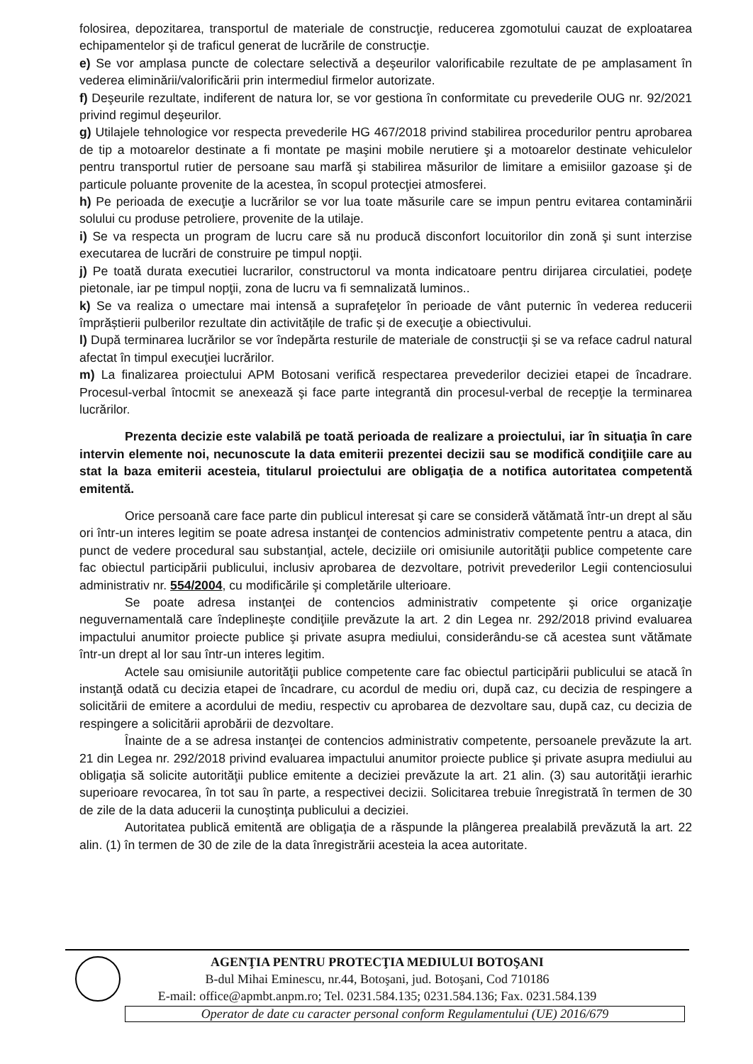folosirea, depozitarea, transportul de materiale de construcţie, reducerea zgomotului cauzat de exploatarea echipamentelor şi de traficul generat de lucrările de construcţie.
e) Se vor amplasa puncte de colectare selectivă a deşeurilor valorificabile rezultate de pe amplasament în vederea eliminării/valorificării prin intermediul firmelor autorizate.
f) Deşeurile rezultate, indiferent de natura lor, se vor gestiona în conformitate cu prevederile OUG nr. 92/2021 privind regimul deşeurilor.
g) Utilajele tehnologice vor respecta prevederile HG 467/2018 privind stabilirea procedurilor pentru aprobarea de tip a motoarelor destinate a fi montate pe maşini mobile nerutiere şi a motoarelor destinate vehiculelor pentru transportul rutier de persoane sau marfă şi stabilirea măsurilor de limitare a emisiilor gazoase şi de particule poluante provenite de la acestea, în scopul protecţiei atmosferei.
h) Pe perioada de execuţie a lucrărilor se vor lua toate măsurile care se impun pentru evitarea contaminării solului cu produse petroliere, provenite de la utilaje.
i) Se va respecta un program de lucru care să nu producă disconfort locuitorilor din zonă şi sunt interzise executarea de lucrări de construire pe timpul nopţii.
j) Pe toată durata executiei lucrarilor, constructorul va monta indicatoare pentru dirijarea circulatiei, podeţe pietonale, iar pe timpul nopţii, zona de lucru va fi semnalizată luminos..
k) Se va realiza o umectare mai intensă a suprafeţelor în perioade de vânt puternic în vederea reducerii împrăștierii pulberilor rezultate din activitățile de trafic și de execuţie a obiectivului.
l) După terminarea lucrărilor se vor îndepărta resturile de materiale de construcţii şi se va reface cadrul natural afectat în timpul execuţiei lucrărilor.
m) La finalizarea proiectului APM Botosani verifică respectarea prevederilor deciziei etapei de încadrare. Procesul-verbal întocmit se anexează şi face parte integrantă din procesul-verbal de recepţie la terminarea lucrărilor.
Prezenta decizie este valabilă pe toată perioada de realizare a proiectului, iar în situaţia în care intervin elemente noi, necunoscute la data emiterii prezentei decizii sau se modifică condiţiile care au stat la baza emiterii acesteia, titularul proiectului are obligaţia de a notifica autoritatea competentă emitentă.
Orice persoană care face parte din publicul interesat şi care se consideră vătămată într-un drept al său ori într-un interes legitim se poate adresa instanţei de contencios administrativ competente pentru a ataca, din punct de vedere procedural sau substanţial, actele, deciziile ori omisiunile autorităţii publice competente care fac obiectul participării publicului, inclusiv aprobarea de dezvoltare, potrivit prevederilor Legii contenciosului administrativ nr. 554/2004, cu modificările şi completările ulterioare.
Se poate adresa instanţei de contencios administrativ competente şi orice organizaţie neguvernamentală care îndeplineşte condiţiile prevăzute la art. 2 din Legea nr. 292/2018 privind evaluarea impactului anumitor proiecte publice şi private asupra mediului, considerându-se că acestea sunt vătămate într-un drept al lor sau într-un interes legitim.
Actele sau omisiunile autorităţii publice competente care fac obiectul participării publicului se atacă în instanţă odată cu decizia etapei de încadrare, cu acordul de mediu ori, după caz, cu decizia de respingere a solicitării de emitere a acordului de mediu, respectiv cu aprobarea de dezvoltare sau, după caz, cu decizia de respingere a solicitării aprobării de dezvoltare.
Înainte de a se adresa instanţei de contencios administrativ competente, persoanele prevăzute la art. 21 din Legea nr. 292/2018 privind evaluarea impactului anumitor proiecte publice şi private asupra mediului au obligaţia să solicite autorităţii publice emitente a deciziei prevăzute la art. 21 alin. (3) sau autorităţii ierarhic superioare revocarea, în tot sau în parte, a respectivei decizii. Solicitarea trebuie înregistrată în termen de 30 de zile de la data aducerii la cunoştinţa publicului a deciziei.
Autoritatea publică emitentă are obligaţia de a răspunde la plângerea prealabilă prevăzută la art. 22 alin. (1) în termen de 30 de zile de la data înregistrării acesteia la acea autoritate.
AGENŢIA PENTRU PROTECŢIA MEDIULUI BOTOŞANI
B-dul Mihai Eminescu, nr.44, Botoşani, jud. Botoşani, Cod 710186
E-mail: office@apmbt.anpm.ro; Tel. 0231.584.135; 0231.584.136; Fax. 0231.584.139
Operator de date cu caracter personal conform Regulamentului (UE) 2016/679